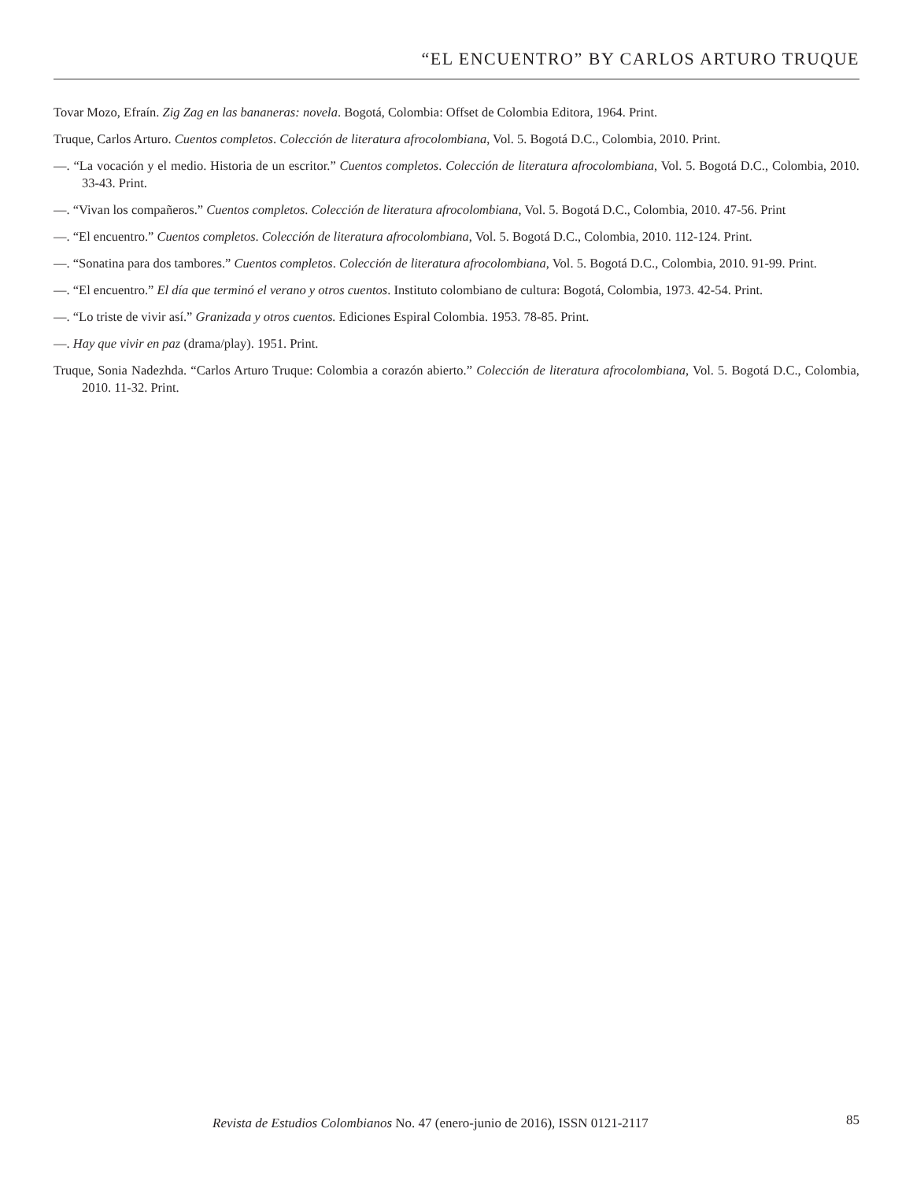“EL ENCUENTRO” BY CARLOS ARTURO TRUQUE
Tovar Mozo, Efraín. Zig Zag en las bananeras: novela. Bogotá, Colombia: Offset de Colombia Editora, 1964. Print.
Truque, Carlos Arturo. Cuentos completos. Colección de literatura afrocolombiana, Vol. 5. Bogotá D.C., Colombia, 2010. Print.
—. “La vocación y el medio. Historia de un escritor.” Cuentos completos. Colección de literatura afrocolombiana, Vol. 5. Bogotá D.C., Colombia, 2010. 33-43. Print.
—. “Vivan los compañeros.” Cuentos completos. Colección de literatura afrocolombiana, Vol. 5. Bogotá D.C., Colombia, 2010. 47-56. Print
—. “El encuentro.” Cuentos completos. Colección de literatura afrocolombiana, Vol. 5. Bogotá D.C., Colombia, 2010. 112-124. Print.
—. “Sonatina para dos tambores.” Cuentos completos. Colección de literatura afrocolombiana, Vol. 5. Bogotá D.C., Colombia, 2010. 91-99. Print.
—. “El encuentro.” El día que terminó el verano y otros cuentos. Instituto colombiano de cultura: Bogotá, Colombia, 1973. 42-54. Print.
—. “Lo triste de vivir así.” Granizada y otros cuentos. Ediciones Espiral Colombia. 1953. 78-85. Print.
—. Hay que vivir en paz (drama/play). 1951. Print.
Truque, Sonia Nadezhda. “Carlos Arturo Truque: Colombia a corazón abierto.” Colección de literatura afrocolombiana, Vol. 5. Bogotá D.C., Colombia, 2010. 11-32. Print.
Revista de Estudios Colombianos No. 47 (enero-junio de 2016), ISSN 0121-2117 85